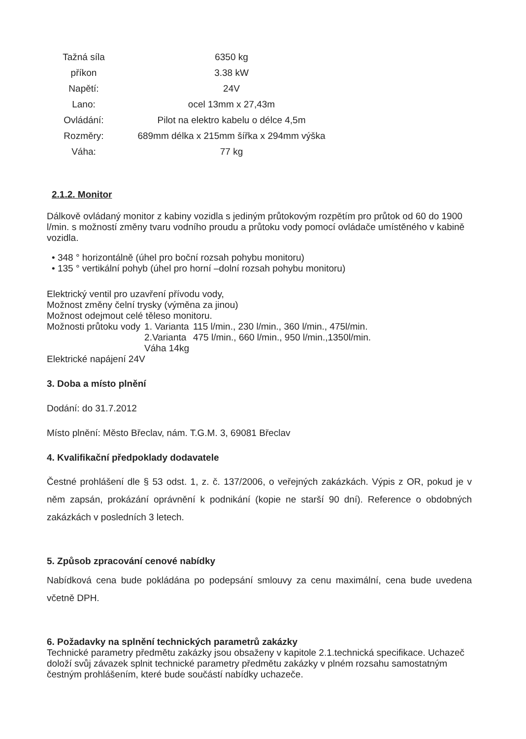| Tažná síla | 6350 kg |
| příkon | 3.38 kW |
| Napětí: | 24V |
| Lano: | ocel 13mm x 27,43m |
| Ovládání: | Pilot na elektro kabelu o délce 4,5m |
| Rozměry: | 689mm délka x 215mm šířka x 294mm výška |
| Váha: | 77 kg |
2.1.2. Monitor
Dálkově ovládaný monitor z kabiny vozidla s jediným průtokovým rozpětím pro průtok od 60 do 1900 l/min. s možností změny tvaru vodního proudu a průtoku vody pomocí ovládače umístěného v kabině vozidla.
• 348 ° horizontálně (úhel pro boční rozsah pohybu monitoru)
• 135 ° vertikální pohyb (úhel pro horní –dolní rozsah pohybu monitoru)
Elektrický ventil pro uzavření přívodu vody,
Možnost změny čelní trysky (výměna za jinou)
Možnost odejmout celé těleso monitoru.
| Možnosti průtoku vody | 1. Varianta | 115 l/min., 230 l/min., 360 l/min., 475l/min. |
| | 2.Varianta | 475 l/min., 660 l/min., 950 l/min.,1350l/min. |
| | Váha 14kg | |
Elektrické napájení 24V
3. Doba a místo plnění
Dodání: do 31.7.2012
Místo plnění: Město Břeclav, nám. T.G.M. 3, 69081 Břeclav
4. Kvalifikační předpoklady dodavatele
Čestné prohlášení dle § 53 odst. 1, z. č. 137/2006, o veřejných zakázkách. Výpis z OR, pokud je v něm zapsán, prokázání oprávnění k podnikání (kopie ne starší 90 dní). Reference o obdobných zakázkách v posledních 3 letech.
5. Způsob zpracování cenové nabídky
Nabídková cena bude pokládána po podepsání smlouvy za cenu maximální, cena bude uvedena včetně DPH.
6. Požadavky na splnění technických parametrů zakázky
Technické parametry předmětu zakázky jsou obsaženy v kapitole 2.1.technická specifikace. Uchazeč doloží svůj závazek splnit technické parametry předmětu zakázky v plném rozsahu samostatným čestným prohlášením, které bude součástí nabídky uchazeče.